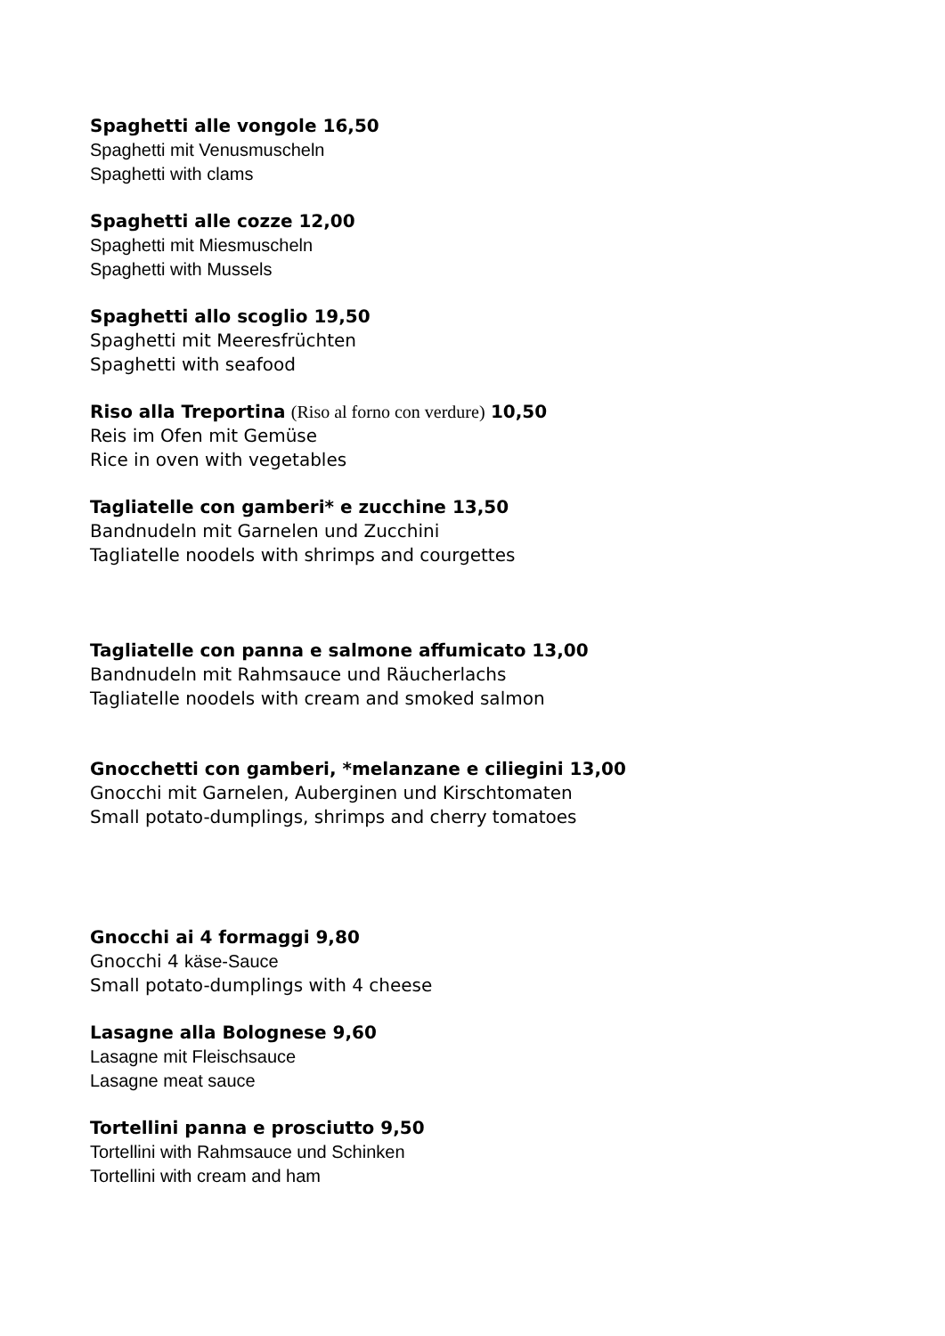Spaghetti alle vongole 16,50
Spaghetti mit Venusmuscheln
Spaghetti with clams
Spaghetti alle cozze 12,00
Spaghetti mit Miesmuscheln
Spaghetti with Mussels
Spaghetti allo scoglio 19,50
Spaghetti mit Meeresfrüchten
Spaghetti with seafood
Riso alla Treportina (Riso al forno con verdure) 10,50
Reis im Ofen mit Gemüse
Rice in oven with vegetables
Tagliatelle con gamberi* e zucchine 13,50
Bandnudeln mit Garnelen und Zucchini
Tagliatelle noodels with shrimps and courgettes
Tagliatelle con panna e salmone affumicato 13,00
Bandnudeln mit Rahmsauce und Räucherlachs
Tagliatelle noodels with cream and smoked salmon
Gnocchetti con gamberi, *melanzane e ciliegini 13,00
Gnocchi mit Garnelen, Auberginen und Kirschtomaten
Small potato-dumplings, shrimps and cherry tomatoes
Gnocchi ai 4 formaggi 9,80
Gnocchi 4 käse-Sauce
Small potato-dumplings with 4 cheese
Lasagne alla Bolognese 9,60
Lasagne mit Fleischsauce
Lasagne meat sauce
Tortellini panna e prosciutto 9,50
Tortellini with Rahmsauce und Schinken
Tortellini with cream and ham